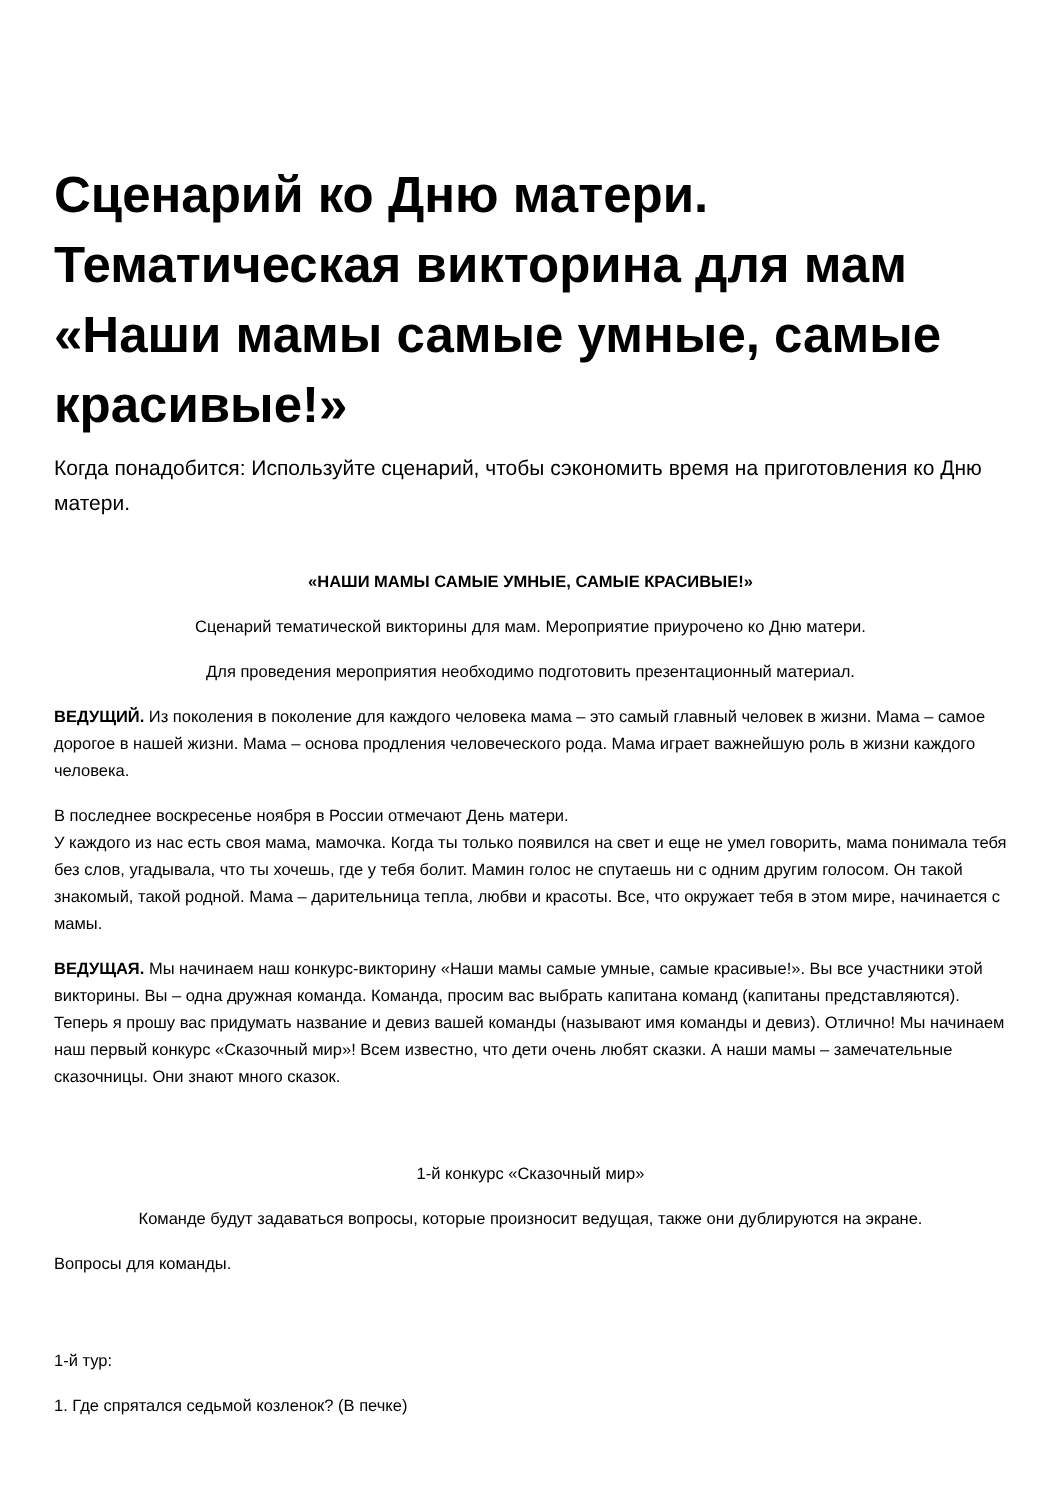Сценарий ко Дню матери. Тематическая викторина для мам «Наши мамы самые умные, самые красивые!»
Когда понадобится: Используйте сценарий, чтобы сэкономить время на приготовления ко Дню матери.
«НАШИ МАМЫ САМЫЕ УМНЫЕ, САМЫЕ КРАСИВЫЕ!»
Сценарий тематической викторины для мам. Мероприятие приурочено ко Дню матери.
Для проведения мероприятия необходимо подготовить презентационный материал.
ВЕДУЩИЙ. Из поколения в поколение для каждого человека мама – это самый главный человек в жизни. Мама – самое дорогое в нашей жизни. Мама – основа продления человеческого рода. Мама играет важнейшую роль в жизни каждого человека.
В последнее воскресенье ноября в России отмечают День матери.
У каждого из нас есть своя мама, мамочка. Когда ты только появился на свет и еще не умел говорить, мама понимала тебя без слов, угадывала, что ты хочешь, где у тебя болит. Мамин голос не спутаешь ни с одним другим голосом. Он такой знакомый, такой родной. Мама – дарительница тепла, любви и красоты. Все, что окружает тебя в этом мире, начинается с мамы.
ВЕДУЩАЯ. Мы начинаем наш конкурс-викторину «Наши мамы самые умные, самые красивые!». Вы все участники этой викторины. Вы – одна дружная команда. Команда, просим вас выбрать капитана команд (капитаны представляются). Теперь я прошу вас придумать название и девиз вашей команды (называют имя команды и девиз). Отлично! Мы начинаем наш первый конкурс «Сказочный мир»! Всем известно, что дети очень любят сказки. А наши мамы – замечательные сказочницы. Они знают много сказок.
1-й конкурс «Сказочный мир»
Команде будут задаваться вопросы, которые произносит ведущая, также они дублируются на экране.
Вопросы для команды.
1-й тур:
1. Где спрятался седьмой козленок? (В печке)